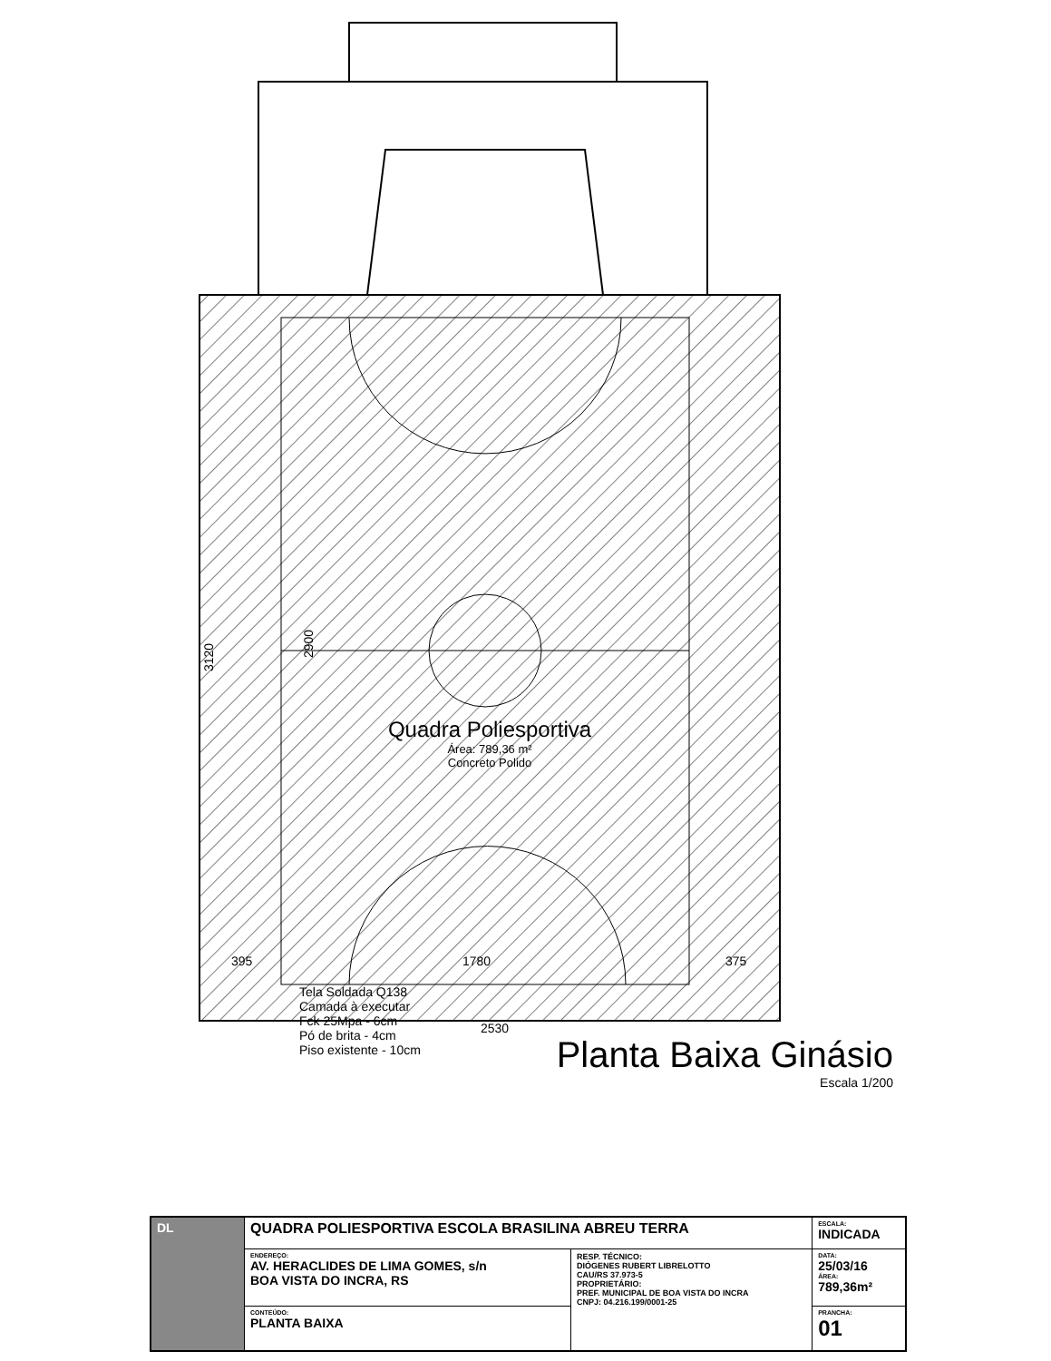395
1780
375
2530
3120
2900
Quadra Poliesportiva
Área: 789,36 m²
Concreto Polido
Tela Soldada Q138
Camada à executar
Fck 25Mpa - 6cm
Pó de brita - 4cm
Piso existente - 10cm
Planta Baixa Ginásio
Escala 1/200
| DL | QUADRA POLIESPORTIVA ESCOLA BRASILINA ABREU TERRA | | ESCALA: INDICADA |
| | ENDEREÇO: AV. HERACLIDES DE LIMA GOMES, s/n BOA VISTA DO INCRA, RS | RESP. TÉCNICO: DIÓGENES RUBERT LIBRELOTTO CAU/RS 37.973-5 PROPRIETÁRIO: PREF. MUNICIPAL DE BOA VISTA DO INCRA CNPJ: 04.216.199/0001-25 | DATA: 25/03/16 ÁREA: 789,36m² |
| | CONTEÚDO: PLANTA BAIXA | | PRANCHA: 01 |